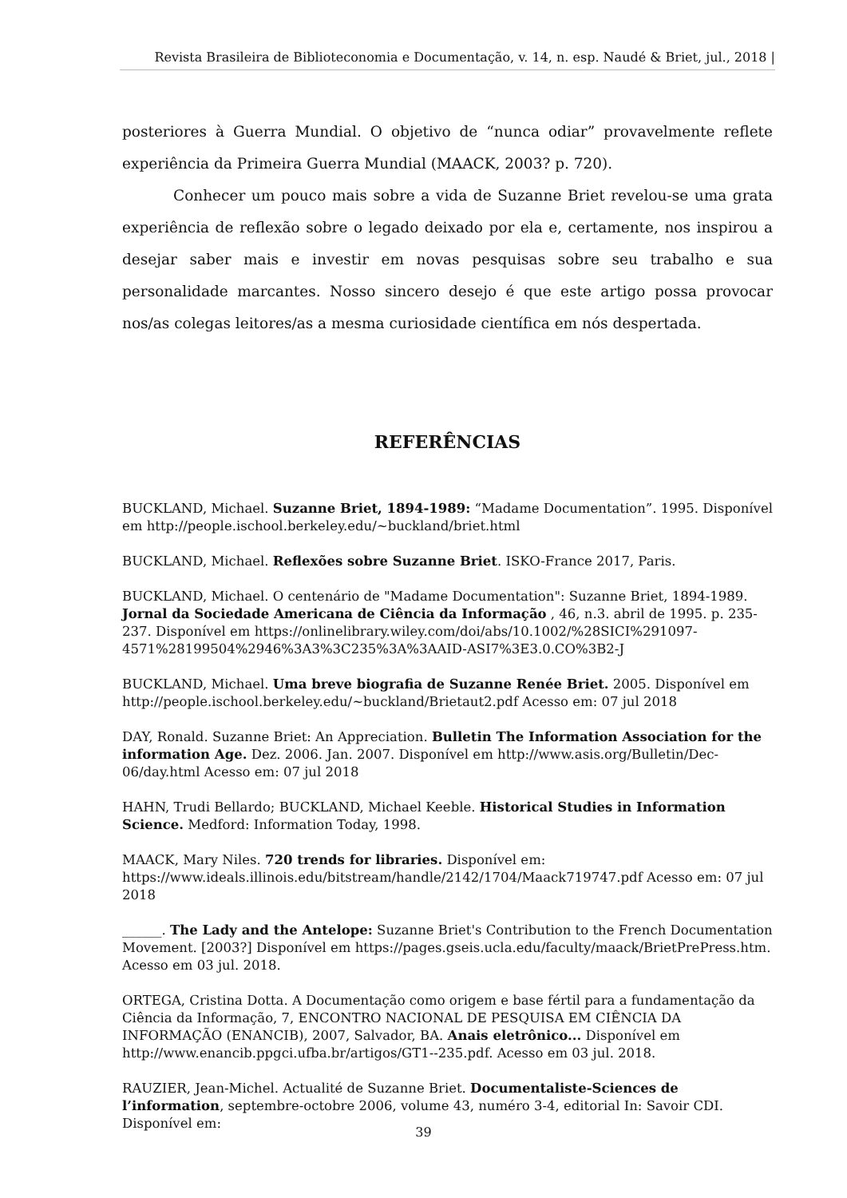Revista Brasileira de Biblioteconomia e Documentação, v. 14, n. esp. Naudé & Briet, jul., 2018 |
posteriores à Guerra Mundial. O objetivo de “nunca odiar” provavelmente reflete experiência da Primeira Guerra Mundial (MAACK, 2003? p. 720).
Conhecer um pouco mais sobre a vida de Suzanne Briet revelou-se uma grata experiência de reflexão sobre o legado deixado por ela e, certamente, nos inspirou a desejar saber mais e investir em novas pesquisas sobre seu trabalho e sua personalidade marcantes. Nosso sincero desejo é que este artigo possa provocar nos/as colegas leitores/as a mesma curiosidade científica em nós despertada.
REFERÊNCIAS
BUCKLAND, Michael. Suzanne Briet, 1894-1989: “Madame Documentation”. 1995. Disponível em http://people.ischool.berkeley.edu/~buckland/briet.html
BUCKLAND, Michael. Reflexões sobre Suzanne Briet. ISKO-France 2017, Paris.
BUCKLAND, Michael. O centenário de "Madame Documentation": Suzanne Briet, 1894-1989. Jornal da Sociedade Americana de Ciência da Informação , 46, n.3. abril de 1995. p. 235-237. Disponível em https://onlinelibrary.wiley.com/doi/abs/10.1002/%28SICI%291097-4571%28199504%2946%3A3%3C235%3A%3AAID-ASI7%3E3.0.CO%3B2-J
BUCKLAND, Michael. Uma breve biografia de Suzanne Renée Briet. 2005. Disponível em http://people.ischool.berkeley.edu/~buckland/Brietaut2.pdf Acesso em: 07 jul 2018
DAY, Ronald. Suzanne Briet: An Appreciation. Bulletin The Information Association for the information Age. Dez. 2006. Jan. 2007. Disponível em http://www.asis.org/Bulletin/Dec-06/day.html Acesso em: 07 jul 2018
HAHN, Trudi Bellardo; BUCKLAND, Michael Keeble. Historical Studies in Information Science. Medford: Information Today, 1998.
MAACK, Mary Niles. 720 trends for libraries. Disponível em: https://www.ideals.illinois.edu/bitstream/handle/2142/1704/Maack719747.pdf Acesso em: 07 jul 2018
______. The Lady and the Antelope: Suzanne Briet's Contribution to the French Documentation Movement. [2003?] Disponível em https://pages.gseis.ucla.edu/faculty/maack/BrietPrePress.htm. Acesso em 03 jul. 2018.
ORTEGA, Cristina Dotta. A Documentação como origem e base fértil para a fundamentação da Ciência da Informação, 7, ENCONTRO NACIONAL DE PESQUISA EM CIÊNCIA DA INFORMAÇÃO (ENANCIB), 2007, Salvador, BA. Anais eletrônico... Disponível em http://www.enancib.ppgci.ufba.br/artigos/GT1--235.pdf. Acesso em 03 jul. 2018.
RAUZIER, Jean-Michel. Actualité de Suzanne Briet. Documentaliste-Sciences de l’information, septembre-octobre 2006, volume 43, numéro 3-4, editorial In: Savoir CDI. Disponível em:
39